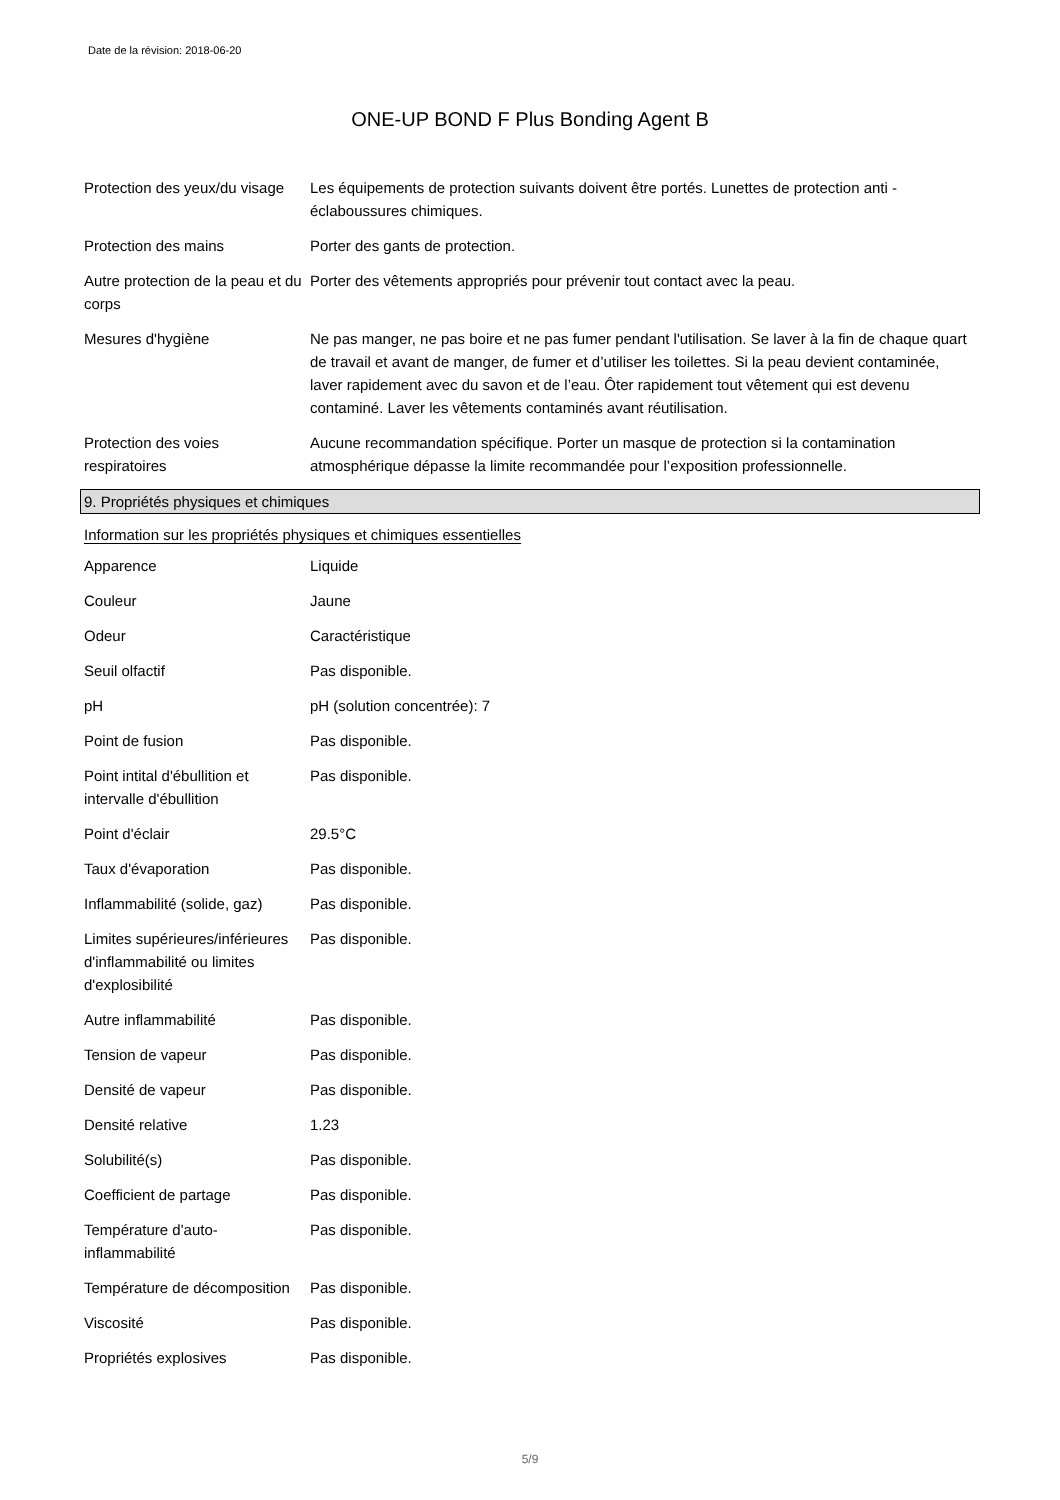Date de la révision: 2018-06-20
ONE-UP BOND F Plus Bonding Agent B
| Protection des yeux/du visage | Les équipements de protection suivants doivent être portés. Lunettes de protection anti - éclaboussures chimiques. |
| Protection des mains | Porter des gants de protection. |
| Autre protection de la peau et du corps | Porter des vêtements appropriés pour prévenir tout contact avec la peau. |
| Mesures d'hygiène | Ne pas manger, ne pas boire et ne pas fumer pendant l'utilisation. Se laver à la fin de chaque quart de travail et avant de manger, de fumer et d’utiliser les toilettes. Si la peau devient contaminée, laver rapidement avec du savon et de l’eau. Ôter rapidement tout vêtement qui est devenu contaminé. Laver les vêtements contaminés avant réutilisation. |
| Protection des voies respiratoires | Aucune recommandation spécifique. Porter un masque de protection si la contamination atmosphérique dépasse la limite recommandée pour l’exposition professionnelle. |
9. Propriétés physiques et chimiques
Information sur les propriétés physiques et chimiques essentielles
| Apparence | Liquide |
| Couleur | Jaune |
| Odeur | Caractéristique |
| Seuil olfactif | Pas disponible. |
| pH | pH (solution concentrée): 7 |
| Point de fusion | Pas disponible. |
| Point intital d'ébullition et intervalle d'ébullition | Pas disponible. |
| Point d'éclair | 29.5°C |
| Taux d'évaporation | Pas disponible. |
| Inflammabilité (solide, gaz) | Pas disponible. |
| Limites supérieures/inférieures d'inflammabilité ou limites d'explosibilité | Pas disponible. |
| Autre inflammabilité | Pas disponible. |
| Tension de vapeur | Pas disponible. |
| Densité de vapeur | Pas disponible. |
| Densité relative | 1.23 |
| Solubilité(s) | Pas disponible. |
| Coefficient de partage | Pas disponible. |
| Température d'auto-inflammabilité | Pas disponible. |
| Température de décomposition | Pas disponible. |
| Viscosité | Pas disponible. |
| Propriétés explosives | Pas disponible. |
5/9